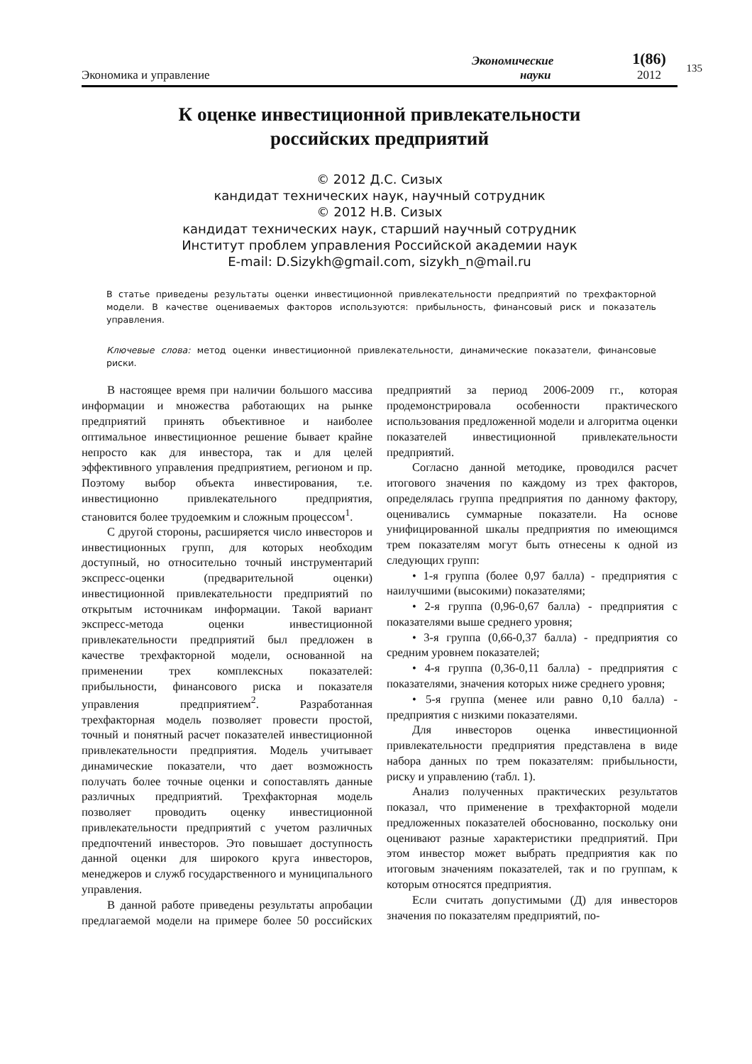135
Экономика и управление
Экономические
науки
1(86)
2012
К оценке инвестиционной привлекательности
российских предприятий
© 2012 Д.С. Сизых
кандидат технических наук, научный сотрудник
© 2012 Н.В. Сизых
кандидат технических наук, старший научный сотрудник
Институт проблем управления Российской академии наук
E-mail: D.Sizykh@gmail.com, sizykh_n@mail.ru
В статье приведены результаты оценки инвестиционной привлекательности предприятий по трехфакторной модели. В качестве оцениваемых факторов используются: прибыльность, финансовый риск и показатель управления.
Ключевые слова: метод оценки инвестиционной привлекательности, динамические показатели, финансовые риски.
В настоящее время при наличии большого массива информации и множества работающих на рынке предприятий принять объективное и наиболее оптимальное инвестиционное решение бывает крайне непросто как для инвестора, так и для целей эффективного управления предприятием, регионом и пр. Поэтому выбор объекта инвестирования, т.е. инвестиционно привлекательного предприятия, становится более трудоемким и сложным процессом<sup>1</sup>.
С другой стороны, расширяется число инвесторов и инвестиционных групп, для которых необходим доступный, но относительно точный инструментарий экспресс-оценки (предварительной оценки) инвестиционной привлекательности предприятий по открытым источникам информации. Такой вариант экспресс-метода оценки инвестиционной привлекательности предприятий был предложен в качестве трехфакторной модели, основанной на применении трех комплексных показателей: прибыльности, финансового риска и показателя управления предприятием<sup>2</sup>. Разработанная трехфакторная модель позволяет провести простой, точный и понятный расчет показателей инвестиционной привлекательности предприятия. Модель учитывает динамические показатели, что дает возможность получать более точные оценки и сопоставлять данные различных предприятий. Трехфакторная модель позволяет проводить оценку инвестиционной привлекательности предприятий с учетом различных предпочтений инвесторов. Это повышает доступность данной оценки для широкого круга инвесторов, менеджеров и служб государственного и муниципального управления.
В данной работе приведены результаты апробации предлагаемой модели на примере более 50 российских предприятий за период 2006-2009 гг., которая продемонстрировала особенности практического использования предложенной модели и алгоритма оценки показателей инвестиционной привлекательности предприятий.
Согласно данной методике, проводился расчет итогового значения по каждому из трех факторов, определялась группа предприятия по данному фактору, оценивались суммарные показатели. На основе унифицированной шкалы предприятия по имеющимся трем показателям могут быть отнесены к одной из следующих групп:
• 1-я группа (более 0,97 балла) - предприятия с наилучшими (высокими) показателями;
• 2-я группа (0,96-0,67 балла) - предприятия с показателями выше среднего уровня;
• 3-я группа (0,66-0,37 балла) - предприятия со средним уровнем показателей;
• 4-я группа (0,36-0,11 балла) - предприятия с показателями, значения которых ниже среднего уровня;
• 5-я группа (менее или равно 0,10 балла) - предприятия с низкими показателями.
Для инвесторов оценка инвестиционной привлекательности предприятия представлена в виде набора данных по трем показателям: прибыльности, риску и управлению (табл. 1).
Анализ полученных практических результатов показал, что применение в трехфакторной модели предложенных показателей обоснованно, поскольку они оценивают разные характеристики предприятий. При этом инвестор может выбрать предприятия как по итоговым значениям показателей, так и по группам, к которым относятся предприятия.
Если считать допустимыми (Д) для инвесторов значения по показателям предприятий, по-